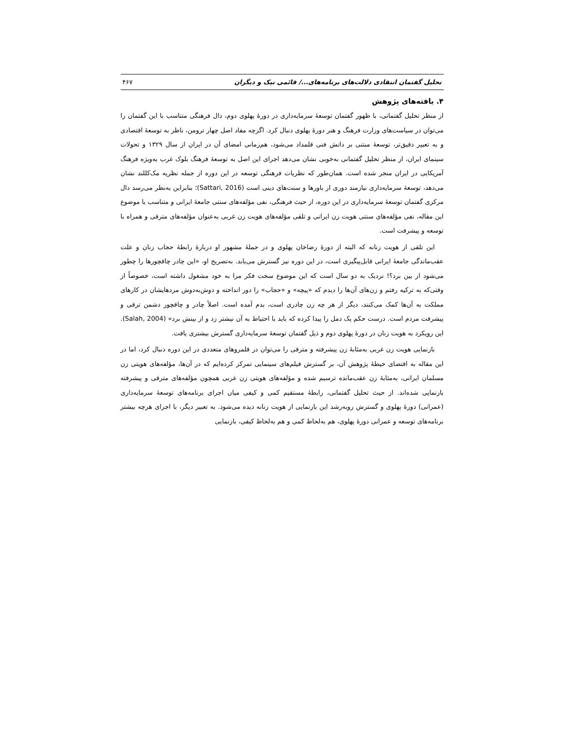تحلیل گفتمان انتقادی دلالت‌های برنامه‌های.../ قائمی نیک و دیگران ۴۶۷
۴. یافته‌های پژوهش
از منظر تحلیل گفتمانی، با ظهور گفتمان توسعۀ سرمایه‌داری در دورۀ پهلوی دوم، دال فرهنگی متناسب با این گفتمان را می‌توان در سیاست‌های وزارت فرهنگ و هنر دورۀ پهلوی دنبال کرد. اگرچه مفاد اصل چهار ترومن، ناظر به توسعۀ اقتصادی و به تعبیر دقیق‌تر، توسعۀ مبتنی بر دانش فنی قلمداد می‌شود، هم‌زمانی امضای آن در ایران از سال ۱۳۲۹ و تحولات سینمای ایران، از منظر تحلیل گفتمانی به‌خوبی نشان می‌دهد اجرای این اصل به توسعۀ فرهنگ بلوک غرب به‌ویژه فرهنگ آمریکایی در ایران منجر شده است. همان‌طور که نظریات فرهنگی توسعه در این دوره از جمله نظریه مک‌کللند نشان می‌دهد، توسعۀ سرمایه‌داری نیازمند دوری از باورها و سنت‌های دینی است (Sattari, 2016)؛ بنابراین به‌نظر می‌رسد دال مرکزی گفتمان توسعۀ سرمایه‌داری در این دوره، از حیث فرهنگی، نفی مؤلفه‌های سنتی جامعۀ ایرانی و متناسب با موضوع این مقاله، نفی مؤلفه‌های سنتی هویت زن ایرانی و تلقی مؤلفه‌های هویت زن غربی به‌عنوان مؤلفه‌های مترقی و همراه با توسعه و پیشرفت است.
این تلقی از هویت زنانه که البته از دورۀ رضاخان پهلوی و در جملۀ مشهور او دربارۀ رابطۀ حجاب زنان و علت عقب‌ماندگی جامعۀ ایرانی قابل‌پیگیری است، در این دوره نیز گسترش می‌یابد. به‌تصریح او، «این چادر چاقچورها را چطور می‌شود از بین برد؟! نزدیک به دو سال است که این موضوع سخت فکر مرا به خود مشغول داشته است، خصوصاً از وقتی‌که به ترکیه رفتم و زن‌های آن‌ها را دیدم که «پیچه» و «حجاب» را دور انداخته و دوش‌به‌دوش مردهایشان در کارهای مملکت به آن‌ها کمک می‌کنند، دیگر از هر چه زن چادری است، بدم آمده است. اصلاً چادر و چاقچور دشمن ترقی و پیشرفت مردم است. درست حکم یک دمل را پیدا کرده که باید با احتیاط به آن نیشتر زد و از بینش برد» (Salah, 2004). این رویکرد به هویت زنان در دورۀ پهلوی دوم و ذیل گفتمان توسعۀ سرمایه‌داری گسترش بیشتری یافت.
بازنمایی هویت زن غربی به‌مثابۀ زن پیشرفته و مترقی را می‌توان در قلمروهای متعددی در این دوره دنبال کرد، اما در این مقاله به اقتضای حیطۀ پژوهش آن، بر گسترش فیلم‌های سینمایی تمرکز کرده‌ایم که در آن‌ها، مؤلفه‌های هویتی زن مسلمان ایرانی، به‌مثابۀ زن عقب‌مانده ترسیم شده و مؤلفه‌های هویتی زن غربی همچون مؤلفه‌های مترقی و پیشرفته بازنمایی شده‌اند. از حیث تحلیل گفتمانی، رابطۀ مستقیم کمی و کیفی میان اجرای برنامه‌های توسعۀ سرمایه‌داری (عمرانی) دورۀ پهلوی و گسترش روبه‌رشد این بازنمایی از هویت زنانه دیده می‌شود. به تعبیر دیگر، با اجرای هرچه بیشتر برنامه‌های توسعه و عمرانی دورۀ پهلوی، هم به‌لحاظ کمی و هم به‌لحاظ کیفی، بازنمایی